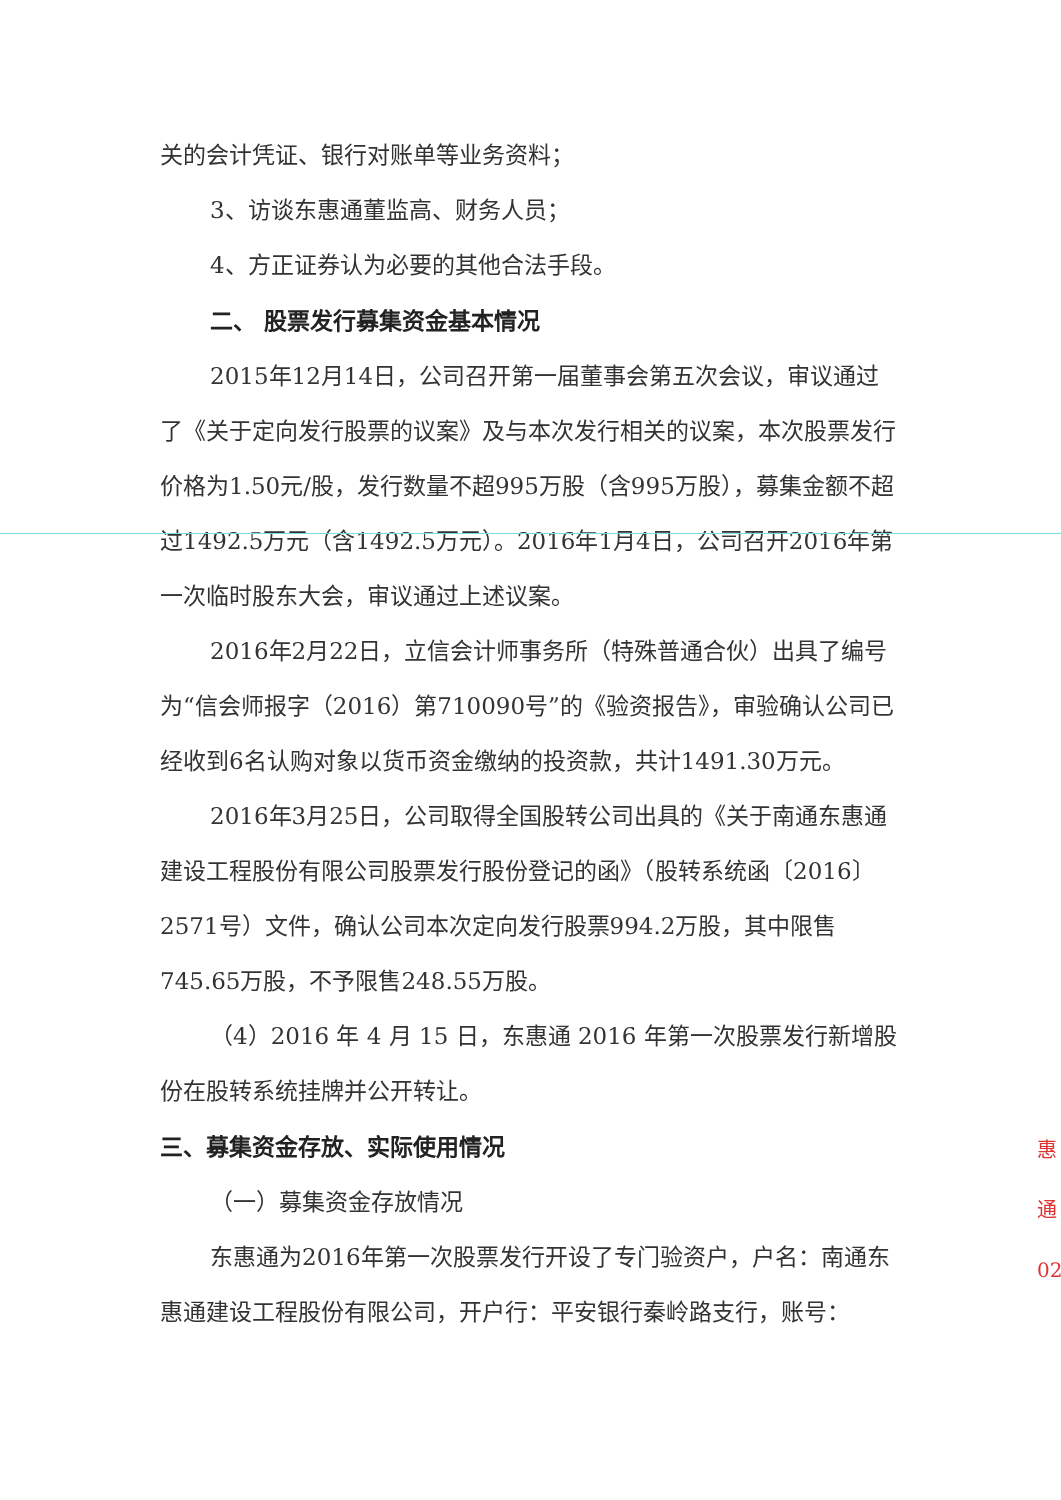关的会计凭证、银行对账单等业务资料；
3、访谈东惠通董监高、财务人员；
4、方正证券认为必要的其他合法手段。
二、 股票发行募集资金基本情况
2015年12月14日，公司召开第一届董事会第五次会议，审议通过了《关于定向发行股票的议案》及与本次发行相关的议案，本次股票发行价格为1.50元/股，发行数量不超995万股（含995万股），募集金额不超过1492.5万元（含1492.5万元）。2016年1月4日，公司召开2016年第一次临时股东大会，审议通过上述议案。
2016年2月22日，立信会计师事务所（特殊普通合伙）出具了编号为“信会师报字（2016）第710090号”的《验资报告》，审验确认公司已经收到6名认购对象以货币资金缴纳的投资款，共计1491.30万元。
2016年3月25日，公司取得全国股转公司出具的《关于南通东惠通建设工程股份有限公司股票发行股份登记的函》（股转系统函〔2016〕2571号）文件，确认公司本次定向发行股票994.2万股，其中限售745.65万股，不予限售248.55万股。
（4）2016 年 4 月 15 日，东惠通 2016 年第一次股票发行新增股份在股转系统挂牌并公开转让。
三、募集资金存放、实际使用情况
（一）募集资金存放情况
东惠通为2016年第一次股票发行开设了专门验资户，户名：南通东惠通建设工程股份有限公司，开户行：平安银行秦岭路支行，账号：
惠
通
02